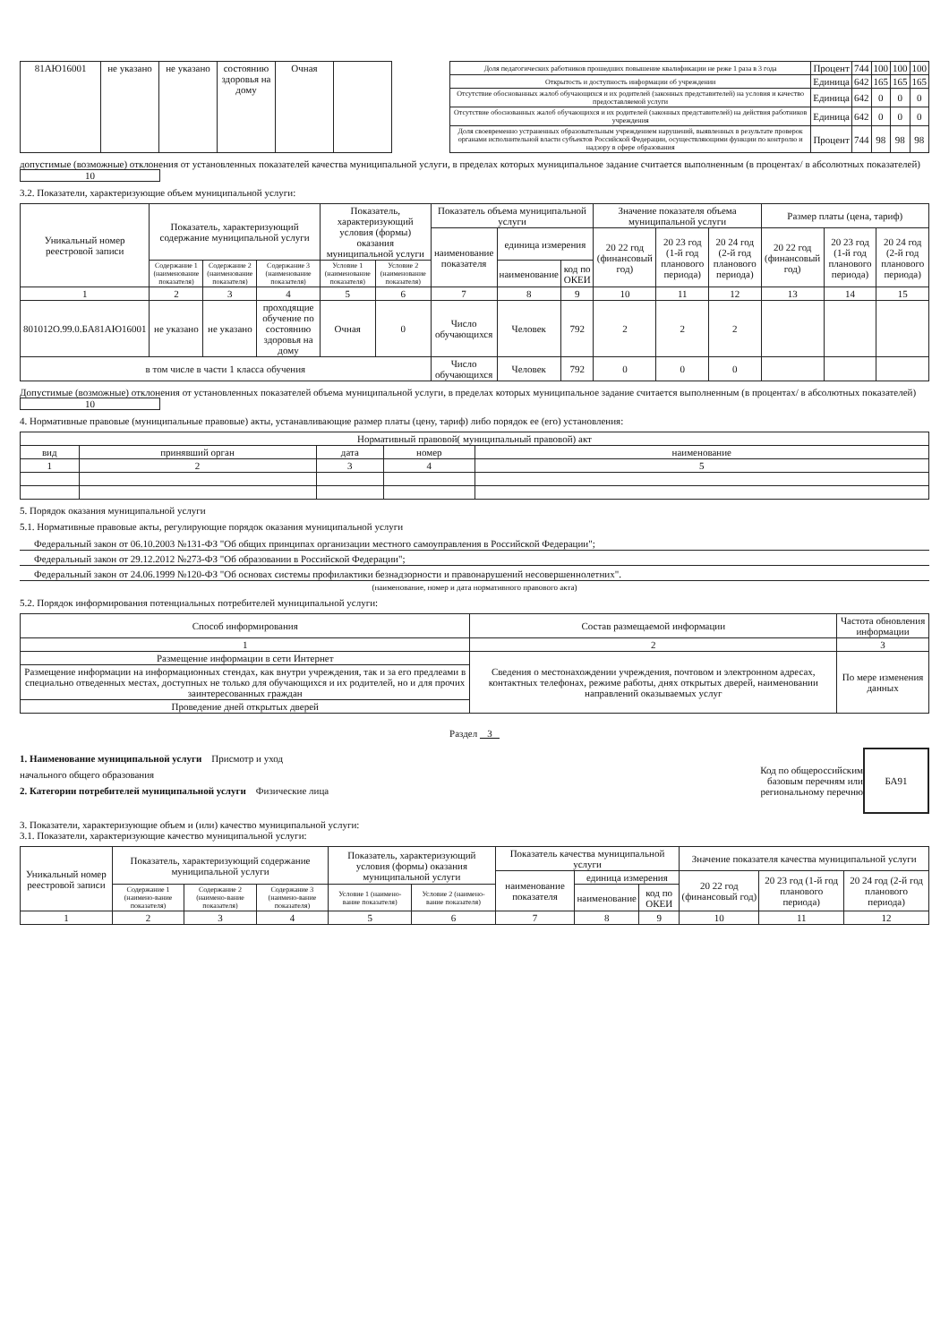| 81АЮ16001 | не указано | не указано | состоянию здоровья на дому | Очная | | | Доля педагогических работников прошедших повышение квалификации не реже 1 раза в 3 года | Процент | 744 | 100 | 100 | 100 |
| | | | | | | | Открытость и доступность информации об учреждении | Единица | 642 | 165 | 165 | 165 |
| | | | | | | | Отсутствие обоснованных жалоб обучающихся и их родителей (законных представителей) на условия и качество предоставляемой услуги | Единица | 642 | 0 | 0 | 0 |
| | | | | | | | Отсутствие обоснованных жалоб обучающихся и их родителей (законных представителей) на действия работников учреждения | Единица | 642 | 0 | 0 | 0 |
| | | | | | | | Доля своевременно устраненных образовательным учреждением нарушений, выявленных в результате проверок органами исполнительной власти субъектов Российской Федерации, осуществляющими функции по контролю и надзору в сфере образования | Процент | 744 | 98 | 98 | 98 |
допустимые (возможные) отклонения от установленных показателей качества муниципальной услуги, в пределах которых муниципальное задание считается выполненным (в процентах/ в абсолютных показателей) 10
3.2. Показатели, характеризующие объем муниципальной услуги:
| Уникальный номер реестровой записи | Показатель, характеризующий содержание муниципальной услуги | | | Показатель, характеризующий условия (формы) оказания муниципальной услуги | | Показатель объема муниципальной услуги | | | Значение показателя объема муниципальной услуги | | | Размер платы (цена, тариф) | | |
| | | | | | | наименование показателя | единица измерения | | 20 22 год (финансовый год) | 20 23 год (1-й год планового периода) | 20 24 год (2-й год планового периода) | 20 22 год (финансовый год) | 20 23 год (1-й год планового периода) | 20 24 год (2-й год планового периода) |
| | Содержание 1 (наименование показателя) | Содержание 2 (наименование показателя) | Содержание 3 (наименование показателя) | Условие 1 (наименование показателя) | Условие 2 (наименование показателя) | | наименование | код по ОКЕИ | | | | | | |
| 1 | 2 | 3 | 4 | 5 | 6 | 7 | 8 | 9 | 10 | 11 | 12 | 13 | 14 | 15 |
| 801012О.99.0.БА81АЮ16001 | не указано | не указано | проходящие обучение по состоянию здоровья на дому | Очная | 0 | Число обучающихся | Человек | 792 | 2 | 2 | 2 | | | |
| в том числе в части 1 класса обучения | | | | | | Число обучающихся | Человек | 792 | 0 | 0 | 0 | | | |
Допустимые (возможные) отклонения от установленных показателей объема муниципальной услуги, в пределах которых муниципальное задание считается выполненным (в процентах/ в абсолютных показателей) 10
4. Нормативные правовые (муниципальные правовые) акты, устанавливающие размер платы (цену, тариф) либо порядок ее (его) установления:
| Нормативный правовой( муниципальный правовой) акт | | | | |
| вид | принявший орган | дата | номер | наименование |
| 1 | 2 | 3 | 4 | 5 |
5. Порядок оказания муниципальной услуги
5.1. Нормативные правовые акты, регулирующие порядок оказания муниципальной услуги
Федеральный закон от 06.10.2003 №131-ФЗ "Об общих принципах организации местного самоуправления в Российской Федерации";
Федеральный закон от 29.12.2012 №273-ФЗ "Об образовании в Российской Федерации";
Федеральный закон от 24.06.1999 №120-ФЗ "Об основах системы профилактики безнадзорности и правонарушений несовершеннолетних".
(наименование, номер и дата нормативного правового акта)
5.2. Порядок информирования потенциальных потребителей муниципальной услуги:
| Способ информирования | Состав размещаемой информации | Частота обновления информации |
| 1 | 2 | 3 |
| Размещение информации в сети Интернет | Сведения о местонахождении учреждения, почтовом и электронном адресах, контактных телефонах, режиме работы, днях открытых дверей, наименовании направлений оказываемых услуг | По мере изменения данных |
| Размещение информации на информационных стендах, как внутри учреждения, так и за его предлеами в специально отведенных местах, доступных не только для обучающихся и их родителей, но и для прочих заинтересованных граждан | | |
| Проведение дней открытых дверей | | |
Раздел 3
1. Наименование муниципальной услуги Присмотр и уход
начального общего образования
2. Категории потребителей муниципальной услуги Физические лица
Код по общероссийским базовым перечням или региональному перечню
БА91
3. Показатели, характеризующие объем и (или) качество муниципальной услуги:
3.1. Показатели, характеризующие качество муниципальной услуги:
| Уникальный номер реестровой записи | Показатель, характеризующий содержание муниципальной услуги | | | Показатель, характеризующий условия (формы) оказания муниципальной услуги | | Показатель качества муниципальной услуги | | | Значение показателя качества муниципальной услуги | | |
| | | | | | | наименование показателя | единица измерения | | 20 22 год (финансовый год) | 20 23 год (1-й год планового периода) | 20 24 год (2-й год планового периода) |
| | Содержание 1 (наимено-вание показателя) | Содержание 2 (наимено-вание показателя) | Содержание 3 (наимено-вание показателя) | Условие 1 (наимено-вание показателя) | Условие 2 (наимено-вание показателя) | | наименование | код по ОКЕИ | | | |
| 1 | 2 | 3 | 4 | 5 | 6 | 7 | 8 | 9 | 10 | 11 | 12 |